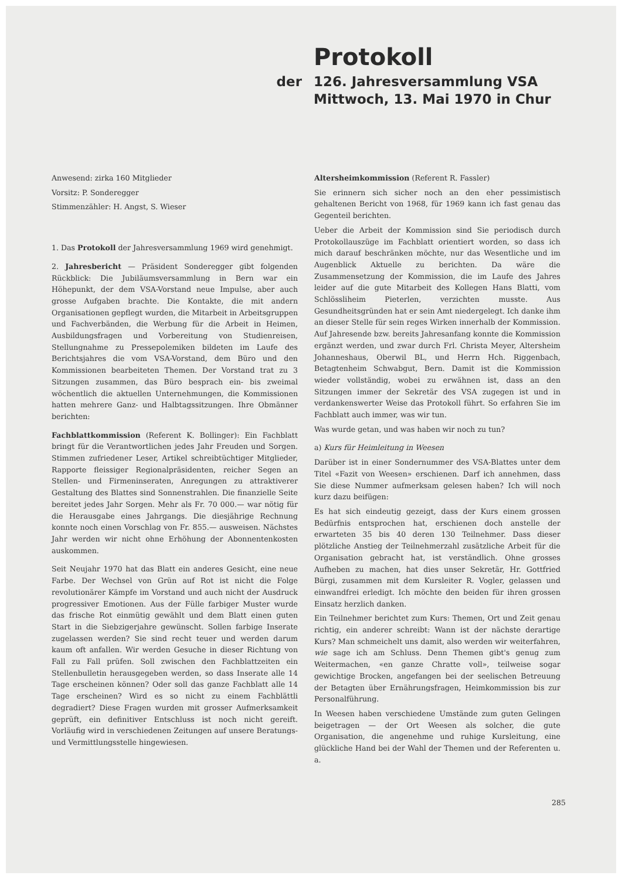Protokoll
der 126. Jahresversammlung VSA
Mittwoch, 13. Mai 1970 in Chur
Anwesend: zirka 160 Mitglieder
Vorsitz: P. Sonderegger
Stimmenzähler: H. Angst, S. Wieser
1. Das Protokoll der Jahresversammlung 1969 wird genehmigt.
2. Jahresbericht — Präsident Sonderegger gibt folgenden Rückblick: Die Jubiläumsversammlung in Bern war ein Höhepunkt, der dem VSA-Vorstand neue Impulse, aber auch grosse Aufgaben brachte. Die Kontakte, die mit andern Organisationen gepflegt wurden, die Mitarbeit in Arbeitsgruppen und Fachverbänden, die Werbung für die Arbeit in Heimen, Ausbildungsfragen und Vorbereitung von Studienreisen, Stellungnahme zu Pressepolemiken bildeten im Laufe des Berichtsjahres die vom VSA-Vorstand, dem Büro und den Kommissionen bearbeiteten Themen. Der Vorstand trat zu 3 Sitzungen zusammen, das Büro besprach ein- bis zweimal wöchentlich die aktuellen Unternehmungen, die Kommissionen hatten mehrere Ganz- und Halbtagssitzungen. Ihre Obmänner berichten:
Fachblattkommission (Referent K. Bollinger): Ein Fachblatt bringt für die Verantwortlichen jedes Jahr Freuden und Sorgen. Stimmen zufriedener Leser, Artikel schreibtüchtiger Mitglieder, Rapporte fleissiger Regionalpräsidenten, reicher Segen an Stellen- und Firmeninseraten, Anregungen zu attraktiverer Gestaltung des Blattes sind Sonnenstrahlen. Die finanzielle Seite bereitet jedes Jahr Sorgen. Mehr als Fr. 70 000.— war nötig für die Herausgabe eines Jahrgangs. Die diesjährige Rechnung konnte noch einen Vorschlag von Fr. 855.— ausweisen. Nächstes Jahr werden wir nicht ohne Erhöhung der Abonnentenkosten auskommen.
Seit Neujahr 1970 hat das Blatt ein anderes Gesicht, eine neue Farbe. Der Wechsel von Grün auf Rot ist nicht die Folge revolutionärer Kämpfe im Vorstand und auch nicht der Ausdruck progressiver Emotionen. Aus der Fülle farbiger Muster wurde das frische Rot einmütig gewählt und dem Blatt einen guten Start in die Siebzigerjahre gewünscht. Sollen farbige Inserate zugelassen werden? Sie sind recht teuer und werden darum kaum oft anfallen. Wir werden Gesuche in dieser Richtung von Fall zu Fall prüfen. Soll zwischen den Fachblattzeiten ein Stellenbulletin herausgegeben werden, so dass Inserate alle 14 Tage erscheinen können? Oder soll das ganze Fachblatt alle 14 Tage erscheinen? Wird es so nicht zu einem Fachblättli degradiert? Diese Fragen wurden mit grosser Aufmerksamkeit geprüft, ein definitiver Entschluss ist noch nicht gereift. Vorläufig wird in verschiedenen Zeitungen auf unsere Beratungs- und Vermittlungsstelle hingewiesen.
Altersheimkommission (Referent R. Fassler)
Sie erinnern sich sicher noch an den eher pessimistisch gehaltenen Bericht von 1968, für 1969 kann ich fast genau das Gegenteil berichten.
Ueber die Arbeit der Kommission sind Sie periodisch durch Protokollauszüge im Fachblatt orientiert worden, so dass ich mich darauf beschränken möchte, nur das Wesentliche und im Augenblick Aktuelle zu berichten. Da wäre die Zusammensetzung der Kommission, die im Laufe des Jahres leider auf die gute Mitarbeit des Kollegen Hans Blatti, vom Schlössliheim Pieterlen, verzichten musste. Aus Gesundheitsgründen hat er sein Amt niedergelegt. Ich danke ihm an dieser Stelle für sein reges Wirken innerhalb der Kommission. Auf Jahresende bzw. bereits Jahresanfang konnte die Kommission ergänzt werden, und zwar durch Frl. Christa Meyer, Altersheim Johanneshaus, Oberwil BL, und Herrn Hch. Riggenbach, Betagtenheim Schwabgut, Bern. Damit ist die Kommission wieder vollständig, wobei zu erwähnen ist, dass an den Sitzungen immer der Sekretär des VSA zugegen ist und in verdankenswerter Weise das Protokoll führt. So erfahren Sie im Fachblatt auch immer, was wir tun.
Was wurde getan, und was haben wir noch zu tun?
a) Kurs für Heimleitung in Weesen
Darüber ist in einer Sondernummer des VSA-Blattes unter dem Titel «Fazit von Weesen» erschienen. Darf ich annehmen, dass Sie diese Nummer aufmerksam gelesen haben? Ich will noch kurz dazu beifügen:
Es hat sich eindeutig gezeigt, dass der Kurs einem grossen Bedürfnis entsprochen hat, erschienen doch anstelle der erwarteten 35 bis 40 deren 130 Teilnehmer. Dass dieser plötzliche Anstieg der Teilnehmerzahl zusätzliche Arbeit für die Organisation gebracht hat, ist verständlich. Ohne grosses Aufheben zu machen, hat dies unser Sekretär, Hr. Gottfried Bürgi, zusammen mit dem Kursleiter R. Vogler, gelassen und einwandfrei erledigt. Ich möchte den beiden für ihren grossen Einsatz herzlich danken.
Ein Teilnehmer berichtet zum Kurs: Themen, Ort und Zeit genau richtig, ein anderer schreibt: Wann ist der nächste derartige Kurs? Man schmeichelt uns damit, also werden wir weiterfahren, wie sage ich am Schluss. Denn Themen gibt's genug zum Weitermachen, «en ganze Chratte voll», teilweise sogar gewichtige Brocken, angefangen bei der seelischen Betreuung der Betagten über Ernährungsfragen, Heimkommission bis zur Personalführung.
In Weesen haben verschiedene Umstände zum guten Gelingen beigetragen — der Ort Weesen als solcher, die gute Organisation, die angenehme und ruhige Kursleitung, eine glückliche Hand bei der Wahl der Themen und der Referenten u. a.
285